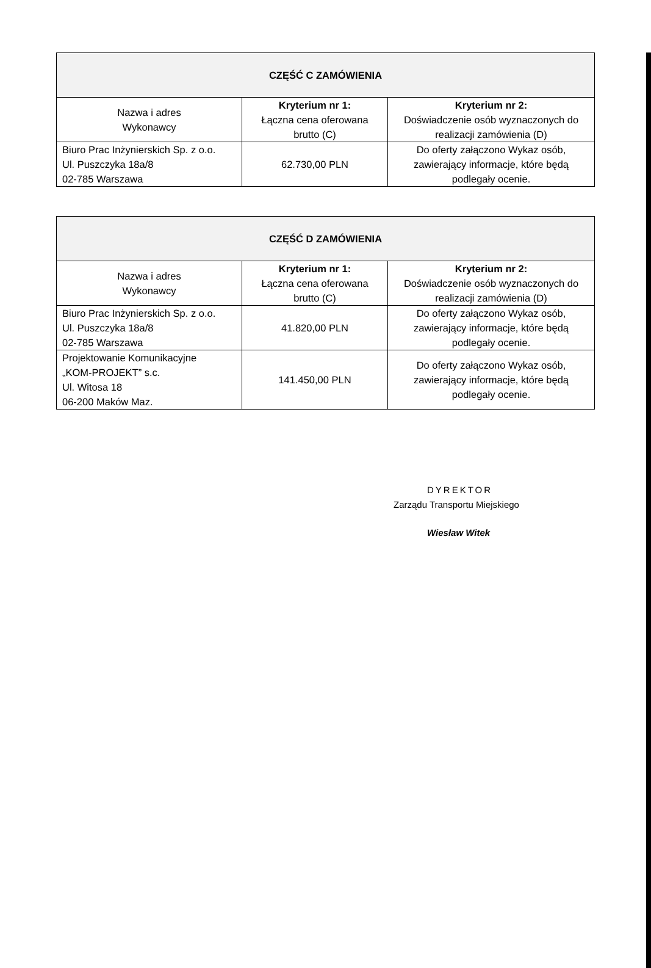| CZĘŚĆ C ZAMÓWIENIA | | |
| --- | --- | --- |
| Nazwa i adres Wykonawcy | Kryterium nr 1: Łączna cena oferowana brutto (C) | Kryterium nr 2: Doświadczenie osób wyznaczonych do realizacji zamówienia (D) |
| Biuro Prac Inżynierskich Sp. z o.o. Ul. Puszczyka 18a/8 02-785 Warszawa | 62.730,00 PLN | Do oferty załączono Wykaz osób, zawierający informacje, które będą podlegały ocenie. |
| CZĘŚĆ D ZAMÓWIENIA | | |
| --- | --- | --- |
| Nazwa i adres Wykonawcy | Kryterium nr 1: Łączna cena oferowana brutto (C) | Kryterium nr 2: Doświadczenie osób wyznaczonych do realizacji zamówienia (D) |
| Biuro Prac Inżynierskich Sp. z o.o. Ul. Puszczyka 18a/8 02-785 Warszawa | 41.820,00 PLN | Do oferty załączono Wykaz osób, zawierający informacje, które będą podlegały ocenie. |
| Projektowanie Komunikacyjne „KOM-PROJEKT” s.c. Ul. Witosa 18 06-200 Maków Maz. | 141.450,00 PLN | Do oferty załączono Wykaz osób, zawierający informacje, które będą podlegały ocenie. |
DYREKTOR
Zarządu Transportu Miejskiego
Wiesław Witek